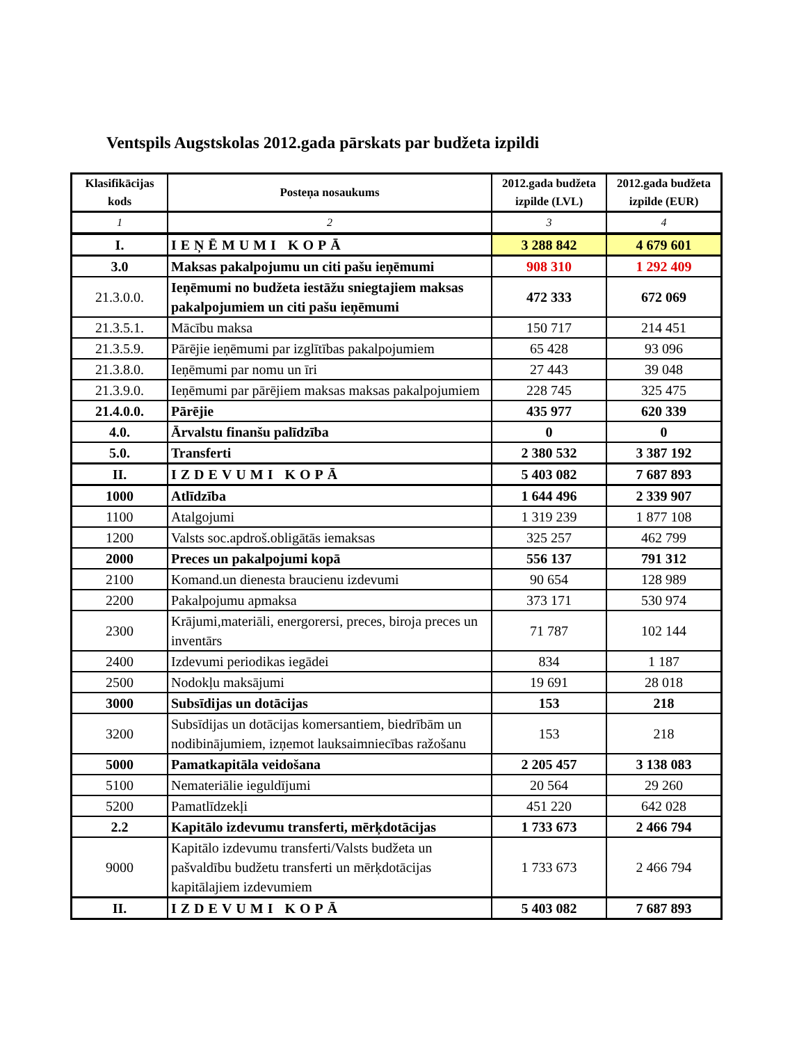Ventspils Augstskolas 2012.gada pārskats par budžeta izpildi
| Klasifikācijas kods | Posteņa nosaukums | 2012.gada budžeta izpilde (LVL) | 2012.gada budžeta izpilde (EUR) |
| --- | --- | --- | --- |
| 1 | 2 | 3 | 4 |
| I. | IEŅĒMUMI KOPĀ | 3 288 842 | 4 679 601 |
| 3.0 | Maksas pakalpojumu un citi pašu ieņēmumi | 908 310 | 1 292 409 |
| 21.3.0.0. | Ieņēmumi no budžeta iestāžu sniegtajiem maksas pakalpojumiem un citi pašu ieņēmumi | 472 333 | 672 069 |
| 21.3.5.1. | Mācību maksa | 150 717 | 214 451 |
| 21.3.5.9. | Pārējie ieņēmumi par izglītības pakalpojumiem | 65 428 | 93 096 |
| 21.3.8.0. | Ieņēmumi par nomu un īri | 27 443 | 39 048 |
| 21.3.9.0. | Ieņēmumi par pārējiem maksas maksas pakalpojumiem | 228 745 | 325 475 |
| 21.4.0.0. | Pārējie | 435 977 | 620 339 |
| 4.0. | Ārvalstu finanšu palīdzība | 0 | 0 |
| 5.0. | Transferti | 2 380 532 | 3 387 192 |
| II. | IZDEVUMI KOPĀ | 5 403 082 | 7 687 893 |
| 1000 | Atlīdzība | 1 644 496 | 2 339 907 |
| 1100 | Atalgojumi | 1 319 239 | 1 877 108 |
| 1200 | Valsts soc.apdroš.obligātās iemaksas | 325 257 | 462 799 |
| 2000 | Preces un pakalpojumi kopā | 556 137 | 791 312 |
| 2100 | Komand.un dienesta braucienu izdevumi | 90 654 | 128 989 |
| 2200 | Pakalpojumu apmaksa | 373 171 | 530 974 |
| 2300 | Krājumi,materiāli, energorersi, preces, biroja preces un inventārs | 71 787 | 102 144 |
| 2400 | Izdevumi periodikas iegādei | 834 | 1 187 |
| 2500 | Nodokļu maksājumi | 19 691 | 28 018 |
| 3000 | Subsīdijas un dotācijas | 153 | 218 |
| 3200 | Subsīdijas un dotācijas komersantiem, biedrībām un nodibinājumiem, izņemot lauksaimniecības ražošanu | 153 | 218 |
| 5000 | Pamatkapitāla veidošana | 2 205 457 | 3 138 083 |
| 5100 | Nemateriālie ieguldījumi | 20 564 | 29 260 |
| 5200 | Pamatlīdzekļi | 451 220 | 642 028 |
| 2.2 | Kapitālo izdevumu transferti, mērķdotācijas | 1 733 673 | 2 466 794 |
| 9000 | Kapitālo izdevumu transferti/Valsts budžeta un pašvaldību budžetu transferti un mērķdotācijas kapitālajiem izdevumiem | 1 733 673 | 2 466 794 |
| II. | IZDEVUMI KOPĀ | 5 403 082 | 7 687 893 |